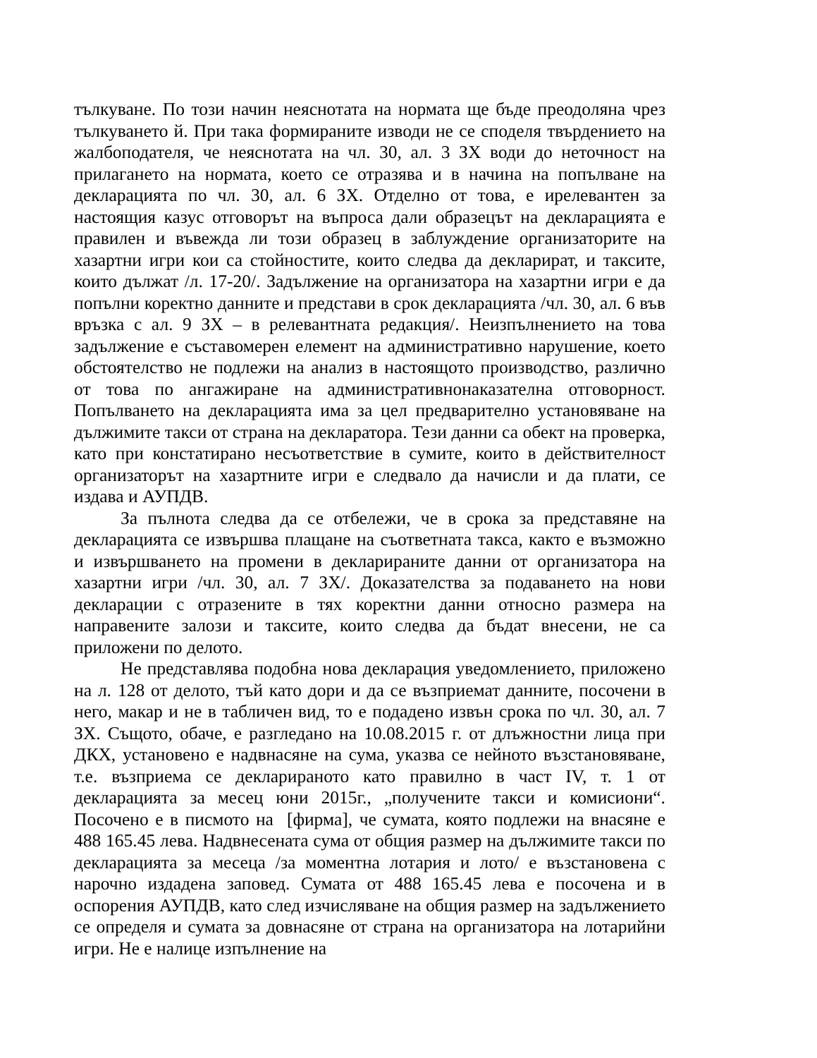тълкуване. По този начин неяснотата на нормата ще бъде преодоляна чрез тълкуването й. При така формираните изводи не се споделя твърдението на жалбоподателя, че неяснотата на чл. 30, ал. 3 ЗХ води до неточност на прилагането на нормата, което се отразява и в начина на попълване на декларацията по чл. 30, ал. 6 ЗХ. Отделно от това, е ирелевантен за настоящия казус отговорът на въпроса дали образецът на декларацията е правилен и въвежда ли този образец в заблуждение организаторите на хазартни игри кои са стойностите, които следва да декларират, и таксите, които дължат /л. 17-20/. Задължение на организатора на хазартни игри е да попълни коректно данните и представи в срок декларацията /чл. 30, ал. 6 във връзка с ал. 9 ЗХ – в релевантната редакция/. Неизпълнението на това задължение е съставомерен елемент на административно нарушение, което обстоятелство не подлежи на анализ в настоящото производство, различно от това по ангажиране на административнонаказателна отговорност. Попълването на декларацията има за цел предварително установяване на дължимите такси от страна на декларатора. Тези данни са обект на проверка, като при констатирано несъответствие в сумите, които в действителност организаторът на хазартните игри е следвало да начисли и да плати, се издава и АУПДВ.
За пълнота следва да се отбележи, че в срока за представяне на декларацията се извършва плащане на съответната такса, както е възможно и извършването на промени в декларираните данни от организатора на хазартни игри /чл. 30, ал. 7 ЗХ/. Доказателства за подаването на нови декларации с отразените в тях коректни данни относно размера на направените залози и таксите, които следва да бъдат внесени, не са приложени по делото.
Не представлява подобна нова декларация уведомлението, приложено на л. 128 от делото, тъй като дори и да се възприемат данните, посочени в него, макар и не в табличен вид, то е подадено извън срока по чл. 30, ал. 7 ЗХ. Същото, обаче, е разгледано на 10.08.2015 г. от длъжностни лица при ДКХ, установено е надвнасяне на сума, указва се нейното възстановяване, т.е. възприема се декларираното като правилно в част IV, т. 1 от декларацията за месец юни 2015г., „получените такси и комисиони“. Посочено е в писмото на [фирма], че сумата, която подлежи на внасяне е 488 165.45 лева. Надвнесената сума от общия размер на дължимите такси по декларацията за месеца /за моментна лотария и лото/ е възстановена с нарочно издадена заповед. Сумата от 488 165.45 лева е посочена и в оспорения АУПДВ, като след изчисляване на общия размер на задължението се определя и сумата за довнасяне от страна на организатора на лотарийни игри. Не е налице изпълнение на